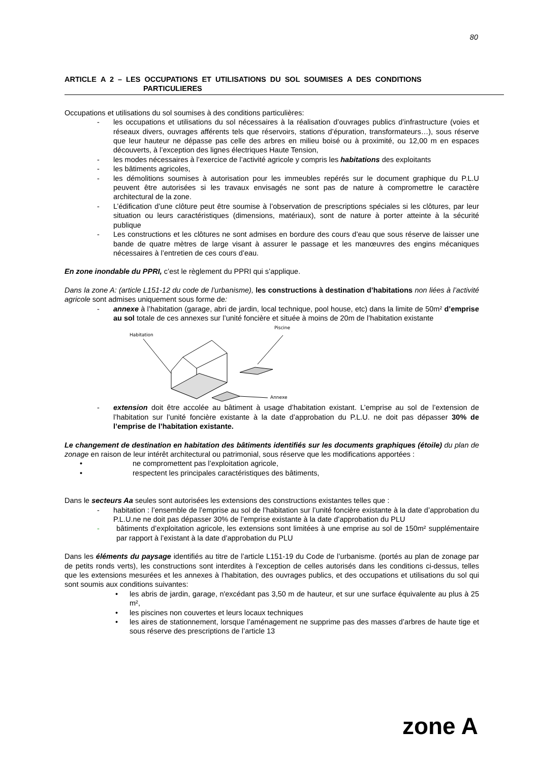80
ARTICLE A 2 – LES OCCUPATIONS ET UTILISATIONS DU SOL SOUMISES A DES CONDITIONS
PARTICULIERES
Occupations et utilisations du sol soumises à des conditions particulières:
- les occupations et utilisations du sol nécessaires à la réalisation d’ouvrages publics d’infrastructure (voies et réseaux divers, ouvrages afférents tels que réservoirs, stations d’épuration, transformateurs…), sous réserve que leur hauteur ne dépasse pas celle des arbres en milieu boisé ou à proximité, ou 12,00 m en espaces découverts, à l’exception des lignes électriques Haute Tension,
- les modes nécessaires à l’exercice de l’activité agricole y compris les habitations des exploitants
- les bâtiments agricoles,
- les démolitions soumises à autorisation pour les immeubles repérés sur le document graphique du P.L.U peuvent être autorisées si les travaux envisagés ne sont pas de nature à compromettre le caractère architectural de la zone.
- L’édification d’une clôture peut être soumise à l’observation de prescriptions spéciales si les clôtures, par leur situation ou leurs caractéristiques (dimensions, matériaux), sont de nature à porter atteinte à la sécurité publique
- Les constructions et les clôtures ne sont admises en bordure des cours d’eau que sous réserve de laisser une bande de quatre mètres de large visant à assurer le passage et les manœuvres des engins mécaniques nécessaires à l’entretien de ces cours d’eau.
En zone inondable du PPRI, c’est le règlement du PPRI qui s’applique.
Dans la zone A: (article L151-12 du code de l’urbanisme), les constructions à destination d’habitations non liées à l’activité agricole sont admises uniquement sous forme de:
- annexe à l’habitation (garage, abri de jardin, local technique, pool house, etc) dans la limite de 50m² d’emprise au sol totale de ces annexes sur l’unité foncière et située à moins de 20m de l’habitation existante
Habitation
Piscine
Annexe
- extension doit être accolée au bâtiment à usage d’habitation existant. L’emprise au sol de l’extension de l’habitation sur l’unité foncière existante à la date d’approbation du P.L.U. ne doit pas dépasser 30% de l’emprise de l’habitation existante.
Le changement de destination en habitation des bâtiments identifiés sur les documents graphiques (étoile) du plan de zonage en raison de leur intérêt architectural ou patrimonial, sous réserve que les modifications apportées :
• ne compromettent pas l’exploitation agricole,
• respectent les principales caractéristiques des bâtiments,
Dans le secteurs Aa seules sont autorisées les extensions des constructions existantes telles que :
- habitation : l’ensemble de l’emprise au sol de l’habitation sur l’unité foncière existante à la date d’approbation du P.L.U.ne ne doit pas dépasser 30% de l’emprise existante à la date d’approbation du PLU
- bâtiments d’exploitation agricole, les extensions sont limitées à une emprise au sol de 150m² supplémentaire par rapport à l’existant à la date d’approbation du PLU
Dans les éléments du paysage identifiés au titre de l’article L151-19 du Code de l’urbanisme. (portés au plan de zonage par de petits ronds verts), les constructions sont interdites à l’exception de celles autorisés dans les conditions ci-dessus, telles que les extensions mesurées et les annexes à l’habitation, des ouvrages publics, et des occupations et utilisations du sol qui sont soumis aux conditions suivantes:
• les abris de jardin, garage, n'excédant pas 3,50 m de hauteur, et sur une surface équivalente au plus à 25 m²,
• les piscines non couvertes et leurs locaux techniques
• les aires de stationnement, lorsque l’aménagement ne supprime pas des masses d’arbres de haute tige et sous réserve des prescriptions de l’article 13
zone A